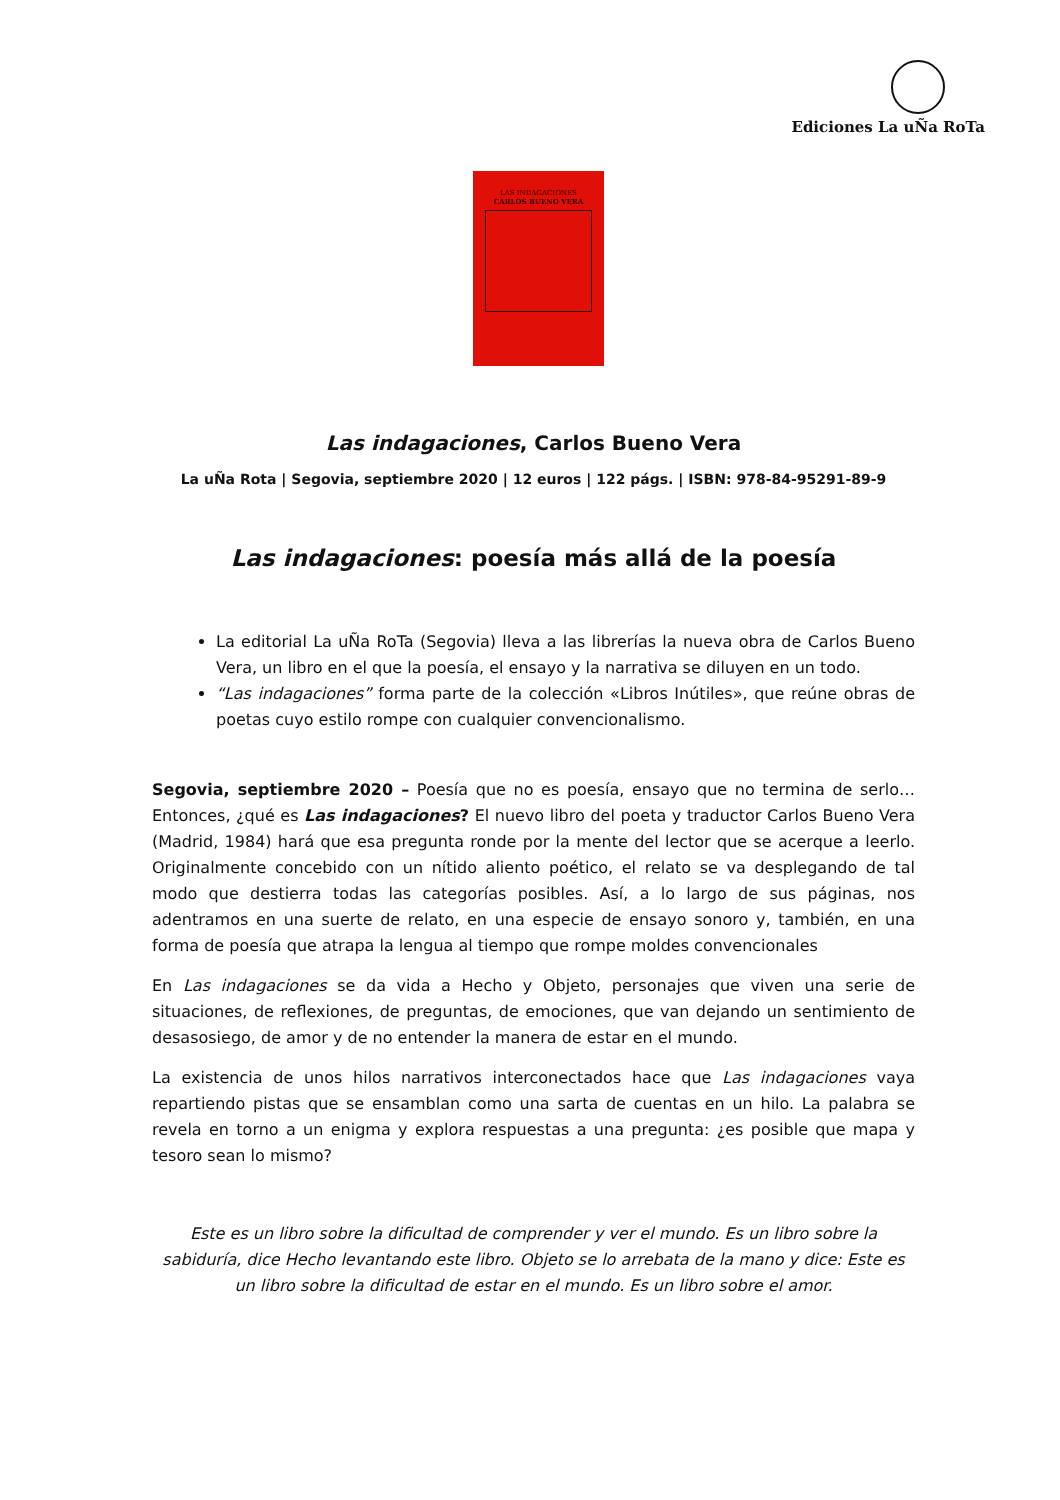Ediciones La uÑa RoTa
LAS INDAGACIONES
CARLOS BUENO VERA
Las indagaciones, Carlos Bueno Vera
La uÑa Rota | Segovia, septiembre 2020 | 12 euros | 122 págs. | ISBN: 978-84-95291-89-9
Las indagaciones: poesía más allá de la poesía
La editorial La uÑa RoTa (Segovia) lleva a las librerías la nueva obra de Carlos Bueno Vera, un libro en el que la poesía, el ensayo y la narrativa se diluyen en un todo.
“Las indagaciones” forma parte de la colección «Libros Inútiles», que reúne obras de poetas cuyo estilo rompe con cualquier convencionalismo.
Segovia, septiembre 2020 – Poesía que no es poesía, ensayo que no termina de serlo… Entonces, ¿qué es Las indagaciones? El nuevo libro del poeta y traductor Carlos Bueno Vera (Madrid, 1984) hará que esa pregunta ronde por la mente del lector que se acerque a leerlo. Originalmente concebido con un nítido aliento poético, el relato se va desplegando de tal modo que destierra todas las categorías posibles. Así, a lo largo de sus páginas, nos adentramos en una suerte de relato, en una especie de ensayo sonoro y, también, en una forma de poesía que atrapa la lengua al tiempo que rompe moldes convencionales
En Las indagaciones se da vida a Hecho y Objeto, personajes que viven una serie de situaciones, de reflexiones, de preguntas, de emociones, que van dejando un sentimiento de desasosiego, de amor y de no entender la manera de estar en el mundo.
La existencia de unos hilos narrativos interconectados hace que Las indagaciones vaya repartiendo pistas que se ensamblan como una sarta de cuentas en un hilo. La palabra se revela en torno a un enigma y explora respuestas a una pregunta: ¿es posible que mapa y tesoro sean lo mismo?
Este es un libro sobre la dificultad de comprender y ver el mundo. Es un libro sobre la sabiduría, dice Hecho levantando este libro. Objeto se lo arrebata de la mano y dice: Este es un libro sobre la dificultad de estar en el mundo. Es un libro sobre el amor.